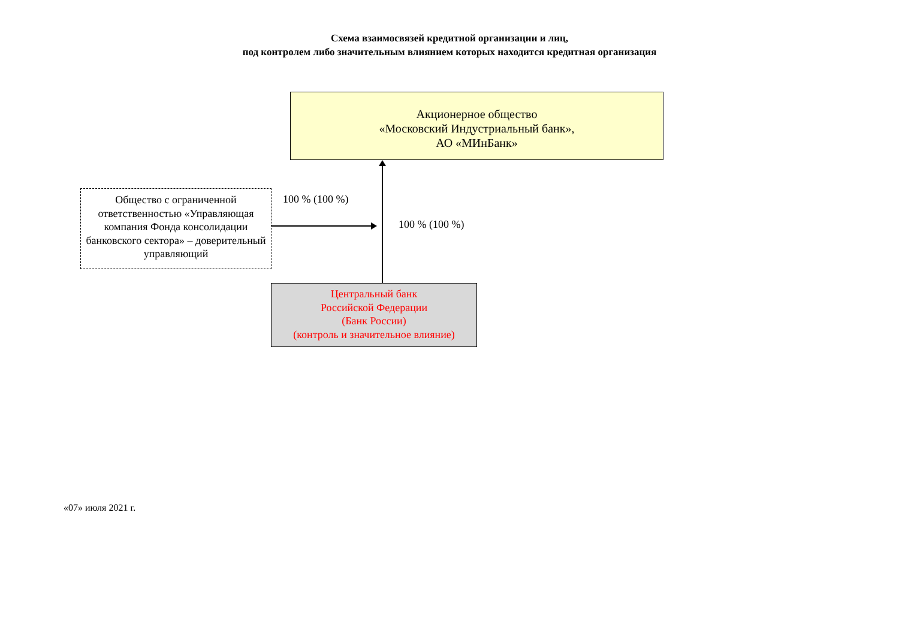Схема взаимосвязей кредитной организации и лиц,
под контролем либо значительным влиянием которых находится кредитная организация
Акционерное общество
«Московский Индустриальный банк»,
АО «МИнБанк»
Общество с ограниченной ответственностью «Управляющая компания Фонда консолидации банковского сектора» – доверительный управляющий
100 % (100 %)
100 % (100 %)
Центральный банк
Российской Федерации
(Банк России)
(контроль и значительное влияние)
«07» июля 2021 г.